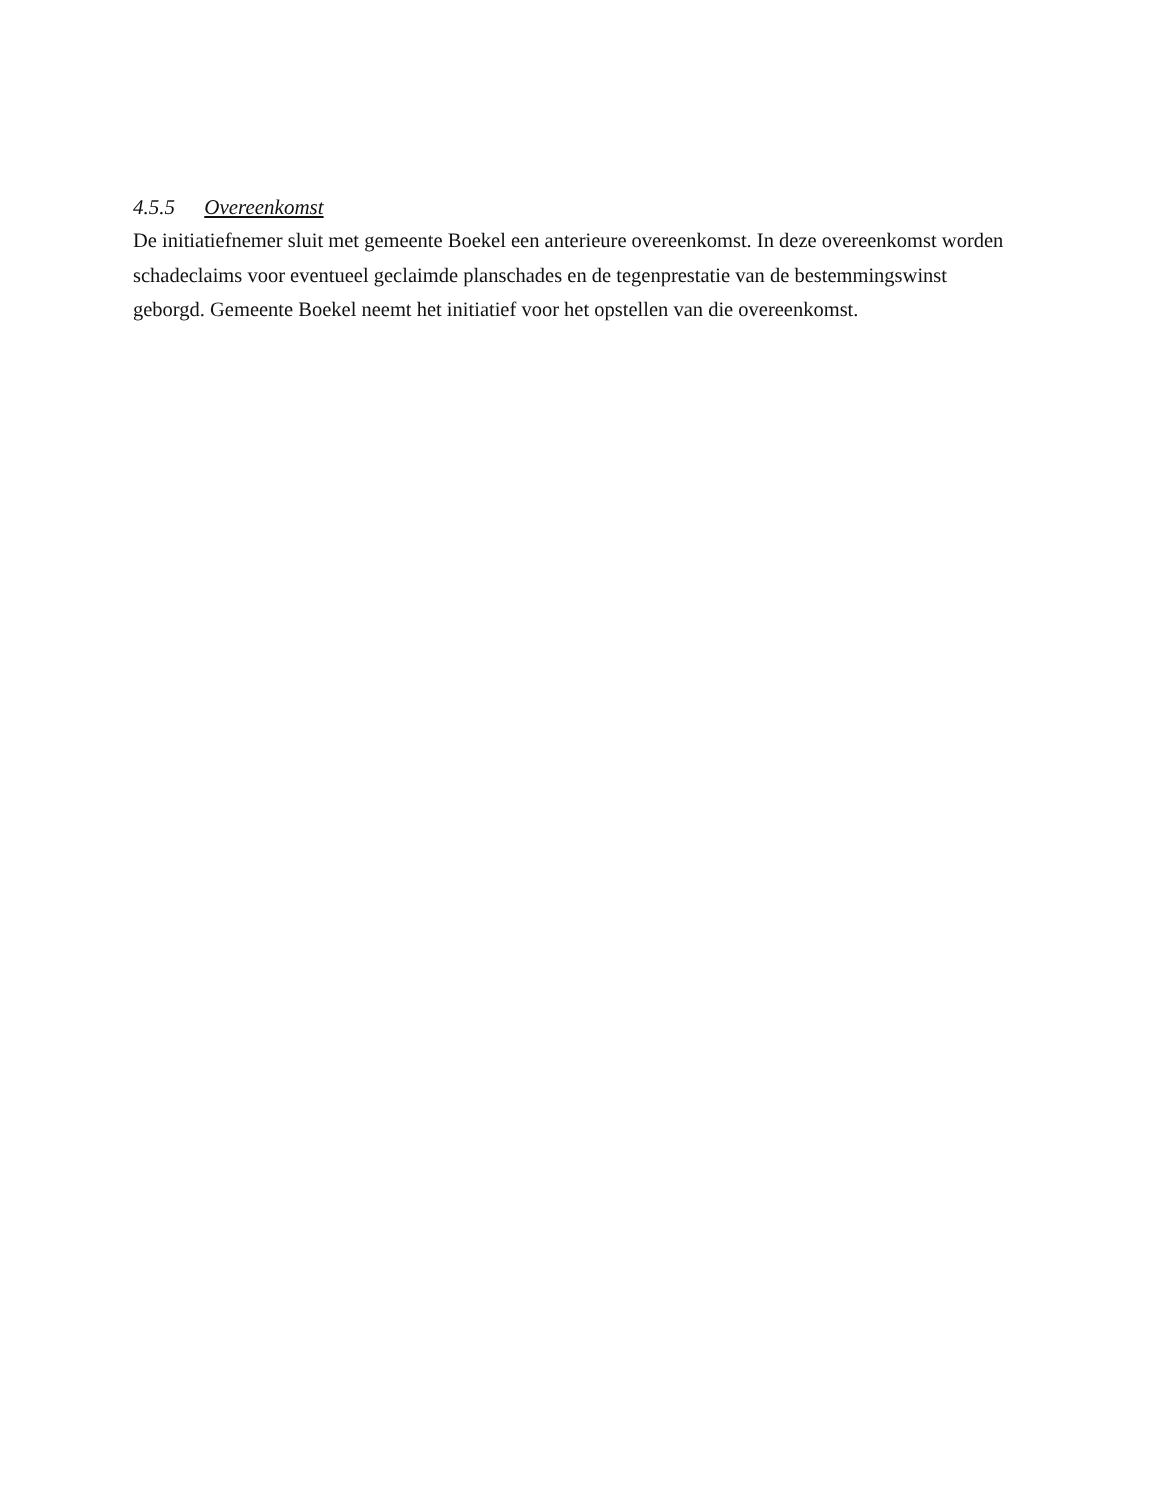4.5.5 Overeenkomst
De initiatiefnemer sluit met gemeente Boekel een anterieure overeenkomst. In deze overeenkomst worden schadeclaims voor eventueel geclaimde planschades en de tegenprestatie van de bestemmingswinst geborgd. Gemeente Boekel neemt het initiatief voor het opstellen van die overeenkomst.